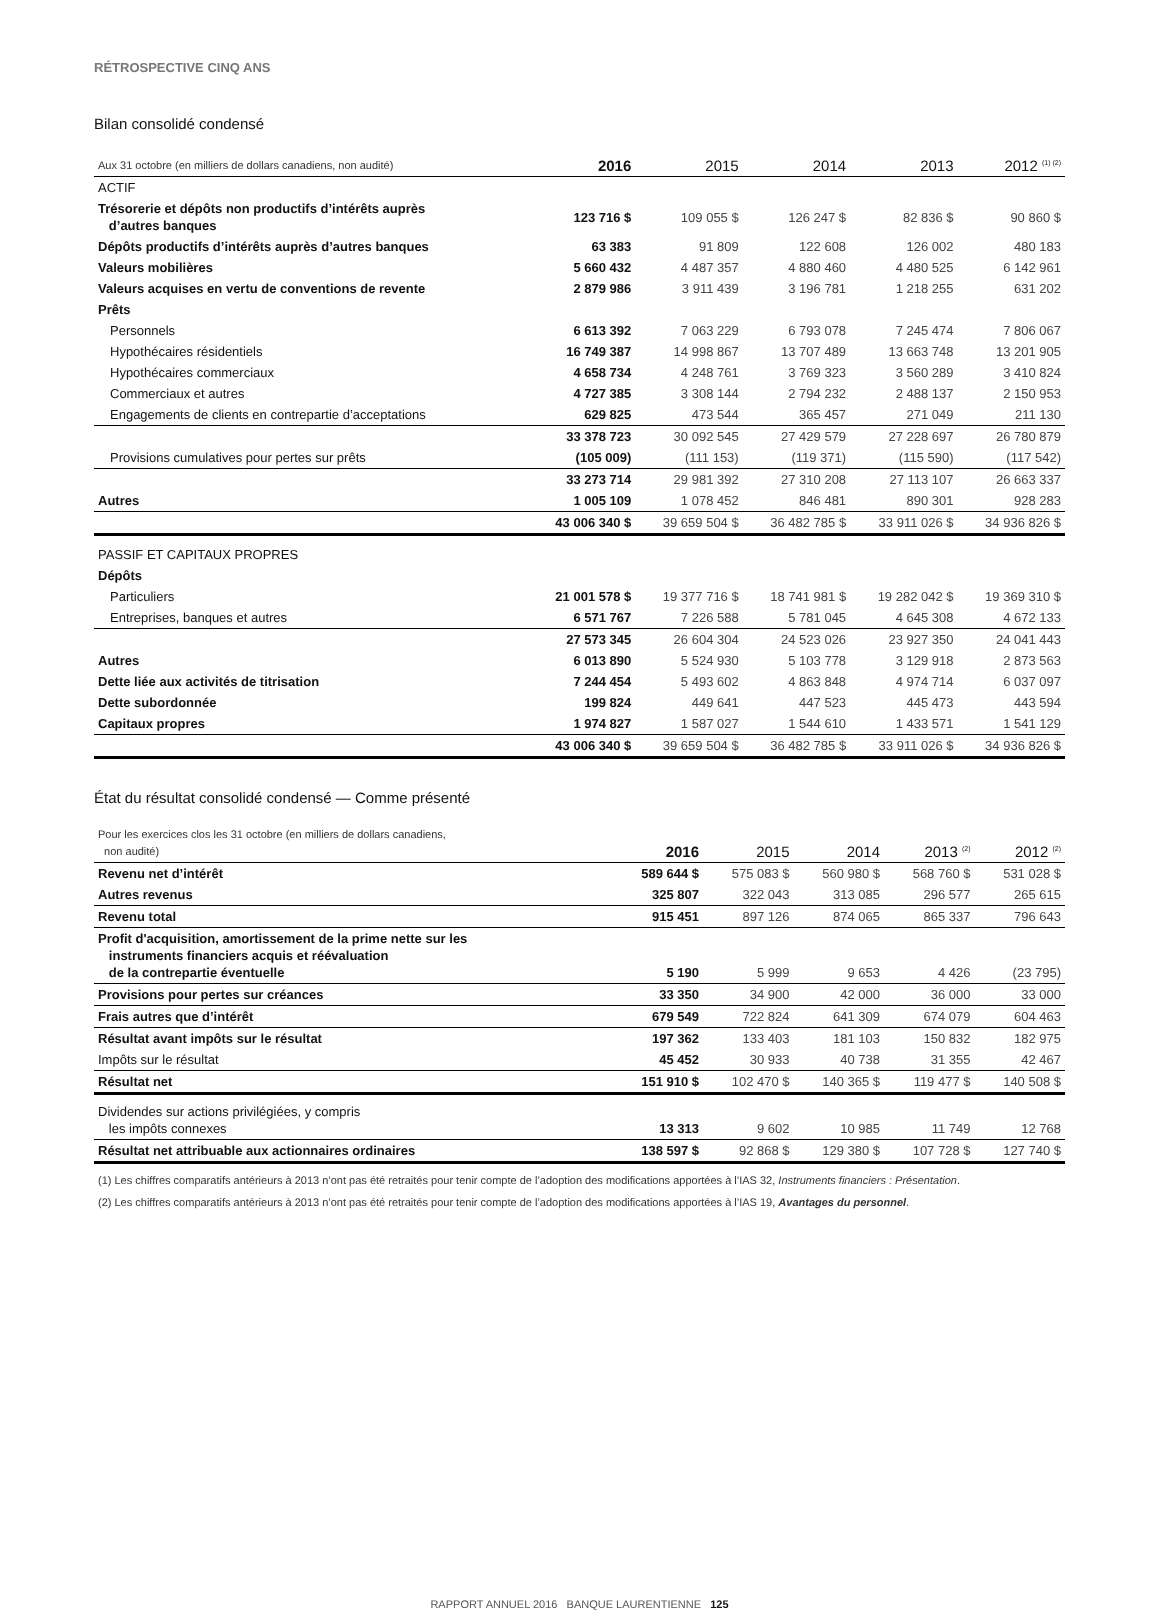RÉTROSPECTIVE CINQ ANS
Bilan consolidé condensé
| Aux 31 octobre (en milliers de dollars canadiens, non audité) | 2016 | 2015 | 2014 | 2013 | 2012 <sup>(1) (2)</sup> |
| --- | --- | --- | --- | --- | --- |
| ACTIF | | | | | |
| Trésorerie et dépôts non productifs d’intérêts auprès d’autres banques | 123 716 $ | 109 055 $ | 126 247 $ | 82 836 $ | 90 860 $ |
| Dépôts productifs d’intérêts auprès d’autres banques | 63 383 | 91 809 | 122 608 | 126 002 | 480 183 |
| Valeurs mobilières | 5 660 432 | 4 487 357 | 4 880 460 | 4 480 525 | 6 142 961 |
| Valeurs acquises en vertu de conventions de revente | 2 879 986 | 3 911 439 | 3 196 781 | 1 218 255 | 631 202 |
| Prêts | | | | | |
| Personnels | 6 613 392 | 7 063 229 | 6 793 078 | 7 245 474 | 7 806 067 |
| Hypothécaires résidentiels | 16 749 387 | 14 998 867 | 13 707 489 | 13 663 748 | 13 201 905 |
| Hypothécaires commerciaux | 4 658 734 | 4 248 761 | 3 769 323 | 3 560 289 | 3 410 824 |
| Commerciaux et autres | 4 727 385 | 3 308 144 | 2 794 232 | 2 488 137 | 2 150 953 |
| Engagements de clients en contrepartie d’acceptations | 629 825 | 473 544 | 365 457 | 271 049 | 211 130 |
| | 33 378 723 | 30 092 545 | 27 429 579 | 27 228 697 | 26 780 879 |
| Provisions cumulatives pour pertes sur prêts | (105 009) | (111 153) | (119 371) | (115 590) | (117 542) |
| | 33 273 714 | 29 981 392 | 27 310 208 | 27 113 107 | 26 663 337 |
| Autres | 1 005 109 | 1 078 452 | 846 481 | 890 301 | 928 283 |
| | 43 006 340 $ | 39 659 504 $ | 36 482 785 $ | 33 911 026 $ | 34 936 826 $ |
| PASSIF ET CAPITAUX PROPRES | | | | | |
| Dépôts | | | | | |
| Particuliers | 21 001 578 $ | 19 377 716 $ | 18 741 981 $ | 19 282 042 $ | 19 369 310 $ |
| Entreprises, banques et autres | 6 571 767 | 7 226 588 | 5 781 045 | 4 645 308 | 4 672 133 |
| | 27 573 345 | 26 604 304 | 24 523 026 | 23 927 350 | 24 041 443 |
| Autres | 6 013 890 | 5 524 930 | 5 103 778 | 3 129 918 | 2 873 563 |
| Dette liée aux activités de titrisation | 7 244 454 | 5 493 602 | 4 863 848 | 4 974 714 | 6 037 097 |
| Dette subordonnée | 199 824 | 449 641 | 447 523 | 445 473 | 443 594 |
| Capitaux propres | 1 974 827 | 1 587 027 | 1 544 610 | 1 433 571 | 1 541 129 |
| | 43 006 340 $ | 39 659 504 $ | 36 482 785 $ | 33 911 026 $ | 34 936 826 $ |
État du résultat consolidé condensé — Comme présenté
| Pour les exercices clos les 31 octobre (en milliers de dollars canadiens, non audité) | 2016 | 2015 | 2014 | 2013 <sup>(2)</sup> | 2012 <sup>(2)</sup> |
| --- | --- | --- | --- | --- | --- |
| Revenu net d’intérêt | 589 644 $ | 575 083 $ | 560 980 $ | 568 760 $ | 531 028 $ |
| Autres revenus | 325 807 | 322 043 | 313 085 | 296 577 | 265 615 |
| Revenu total | 915 451 | 897 126 | 874 065 | 865 337 | 796 643 |
| Profit d'acquisition, amortissement de la prime nette sur les instruments financiers acquis et réévaluation de la contrepartie éventuelle | 5 190 | 5 999 | 9 653 | 4 426 | (23 795) |
| Provisions pour pertes sur créances | 33 350 | 34 900 | 42 000 | 36 000 | 33 000 |
| Frais autres que d’intérêt | 679 549 | 722 824 | 641 309 | 674 079 | 604 463 |
| Résultat avant impôts sur le résultat | 197 362 | 133 403 | 181 103 | 150 832 | 182 975 |
| Impôts sur le résultat | 45 452 | 30 933 | 40 738 | 31 355 | 42 467 |
| Résultat net | 151 910 $ | 102 470 $ | 140 365 $ | 119 477 $ | 140 508 $ |
| Dividendes sur actions privilégiées, y compris les impôts connexes | 13 313 | 9 602 | 10 985 | 11 749 | 12 768 |
| Résultat net attribuable aux actionnaires ordinaires | 138 597 $ | 92 868 $ | 129 380 $ | 107 728 $ | 127 740 $ |
(1) Les chiffres comparatifs antérieurs à 2013 n’ont pas été retraités pour tenir compte de l’adoption des modifications apportées à l’IAS 32, Instruments financiers : Présentation.
(2) Les chiffres comparatifs antérieurs à 2013 n’ont pas été retraités pour tenir compte de l’adoption des modifications apportées à l’IAS 19, Avantages du personnel.
RAPPORT ANNUEL 2016 BANQUE LAURENTIENNE 125